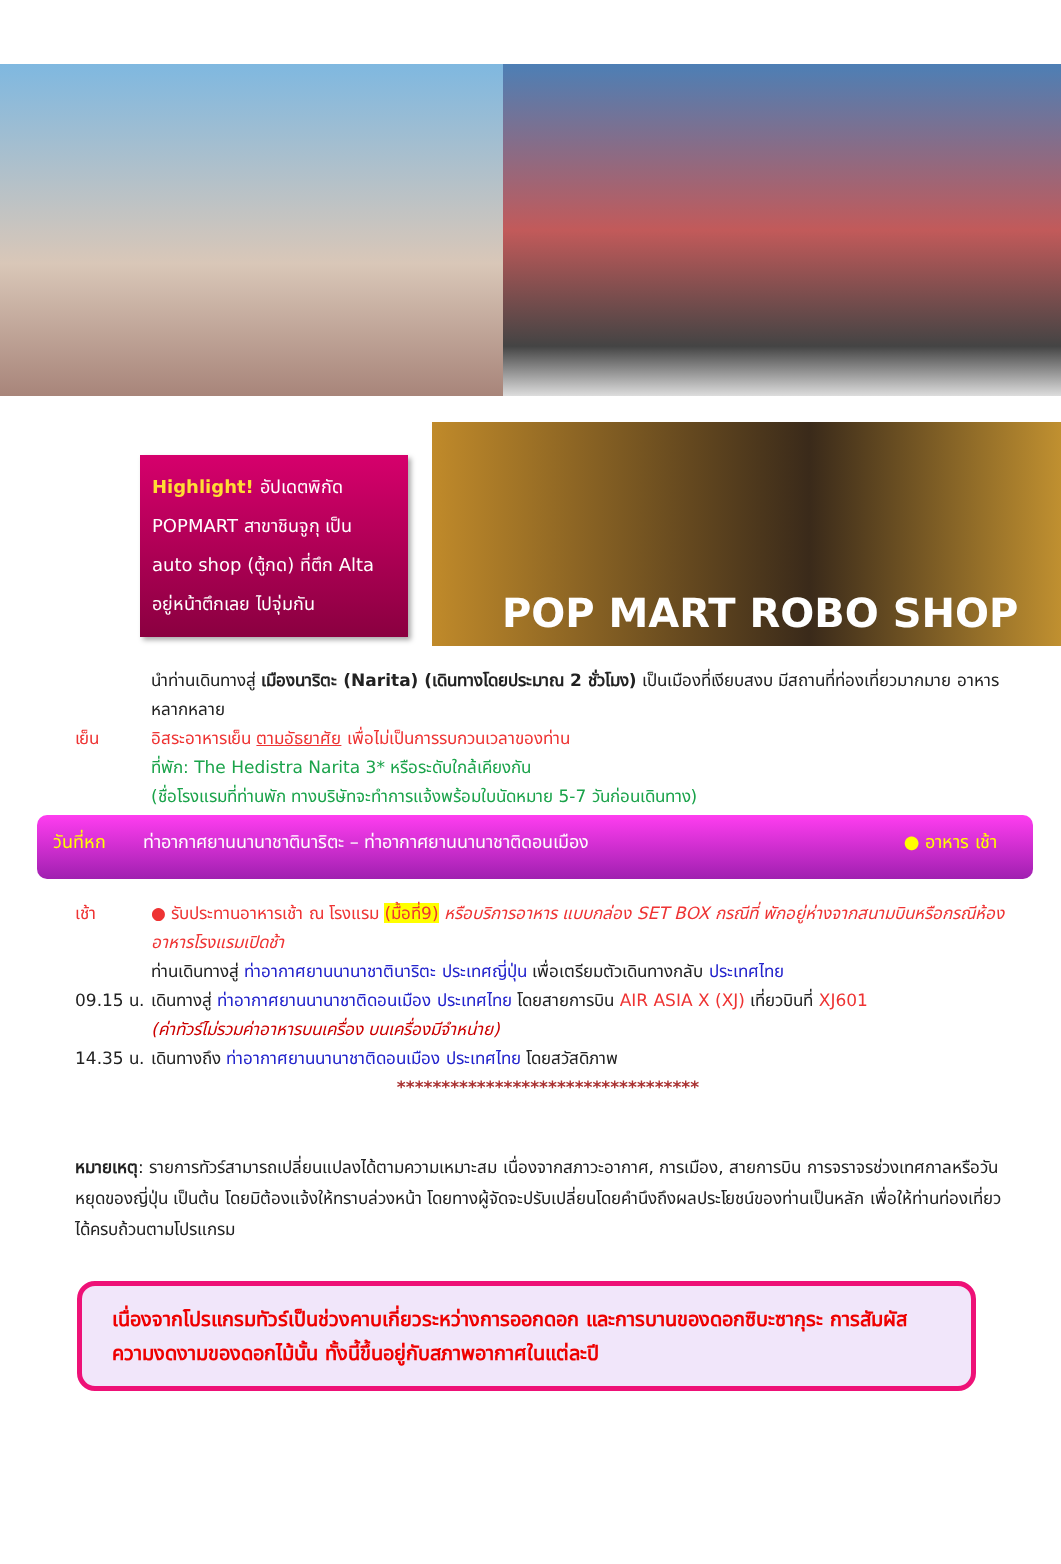Highlight! อัปเดตพิกัด POPMART สาขาชินจูกุ เป็น auto shop (ตู้กด) ที่ตึก Alta อยู่หน้าตึกเลย ไปจุ่มกัน
POP MART ROBO SHOP
นำท่านเดินทางสู่ เมืองนาริตะ (Narita) (เดินทางโดยประมาณ 2 ชั่วโมง) เป็นเมืองที่เงียบสงบ มีสถานที่ท่องเที่ยวมากมาย อาหารหลากหลาย
เย็น อิสระอาหารเย็น ตามอัธยาศัย เพื่อไม่เป็นการรบกวนเวลาของท่าน
ที่พัก: The Hedistra Narita 3* หรือระดับใกล้เคียงกัน
(ชื่อโรงแรมที่ท่านพัก ทางบริษัทจะทำการแจ้งพร้อมใบนัดหมาย 5-7 วันก่อนเดินทาง)
วันที่หก ท่าอากาศยานนานาชาตินาริตะ – ท่าอากาศยานนานาชาติดอนเมือง ● อาหาร เช้า
เช้า ● รับประทานอาหารเช้า ณ โรงแรม (มื้อที่9) หรือบริการอาหาร แบบกล่อง SET BOX กรณีที่ พักอยู่ห่างจากสนามบินหรือกรณีห้องอาหารโรงแรมเปิดช้า
ท่านเดินทางสู่ ท่าอากาศยานนานาชาตินาริตะ ประเทศญี่ปุ่น เพื่อเตรียมตัวเดินทางกลับ ประเทศไทย
09.15 น. เดินทางสู่ ท่าอากาศยานนานาชาติดอนเมือง ประเทศไทย โดยสายการบิน AIR ASIA X (XJ) เที่ยวบินที่ XJ601
(ค่าทัวร์ไม่รวมค่าอาหารบนเครื่อง บนเครื่องมีจำหน่าย)
14.35 น. เดินทางถึง ท่าอากาศยานนานาชาติดอนเมือง ประเทศไทย โดยสวัสดิภาพ
**********************************
หมายเหตุ: รายการทัวร์สามารถเปลี่ยนแปลงได้ตามความเหมาะสม เนื่องจากสภาวะอากาศ, การเมือง, สายการบิน การจราจรช่วงเทศกาลหรือวันหยุดของญี่ปุ่น เป็นต้น โดยมิต้องแจ้งให้ทราบล่วงหน้า โดยทางผู้จัดจะปรับเปลี่ยนโดยคำนึงถึงผลประโยชน์ของท่านเป็นหลัก เพื่อให้ท่านท่องเที่ยวได้ครบถ้วนตามโปรแกรม
เนื่องจากโปรแกรมทัวร์เป็นช่วงคาบเกี่ยวระหว่างการออกดอก และการบานของดอกซิบะซากุระ การสัมผัสความงดงามของดอกไม้นั้น ทั้งนี้ขึ้นอยู่กับสภาพอากาศในแต่ละปี